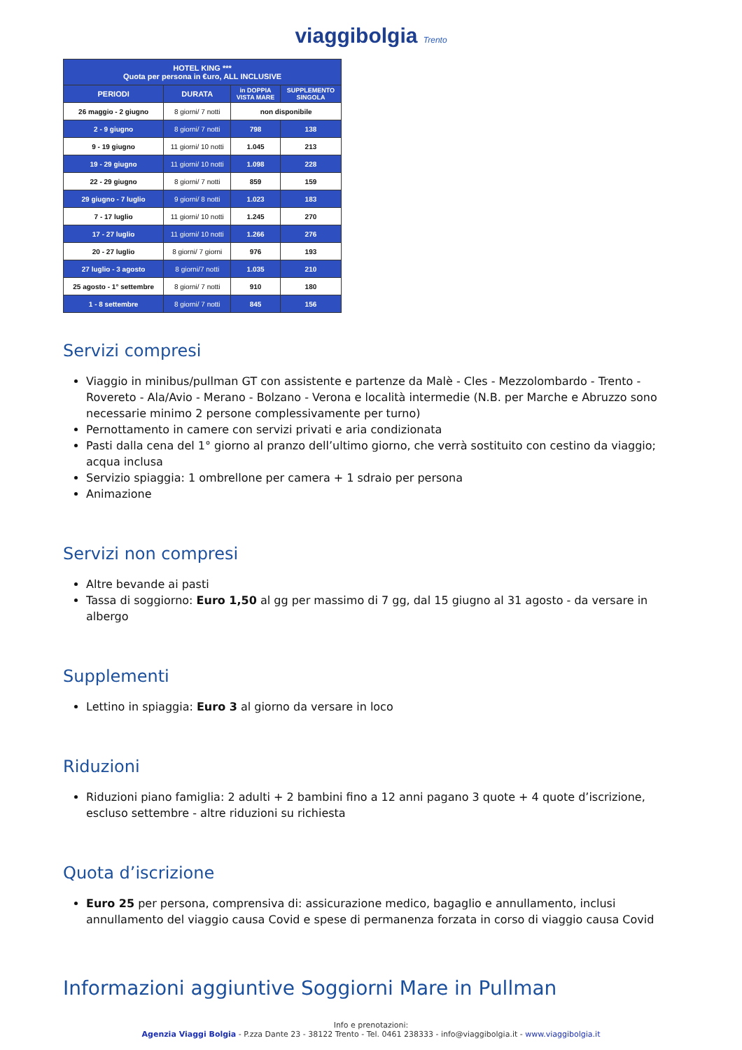viaggibolgia Trento
| HOTEL KING *** Quota per persona in €uro, ALL INCLUSIVE | | | |
| --- | --- | --- | --- |
| PERIODI | DURATA | in DOPPIA VISTA MARE | SUPPLEMENTO SINGOLA |
| 26 maggio - 2 giugno | 8 giorni/ 7 notti | non disponibile | |
| 2 - 9 giugno | 8 giorni/ 7 notti | 798 | 138 |
| 9 - 19 giugno | 11 giorni/ 10 notti | 1.045 | 213 |
| 19 - 29 giugno | 11 giorni/ 10 notti | 1.098 | 228 |
| 22 - 29 giugno | 8 giorni/ 7 notti | 859 | 159 |
| 29 giugno - 7 luglio | 9 giorni/ 8 notti | 1.023 | 183 |
| 7 - 17 luglio | 11 giorni/ 10 notti | 1.245 | 270 |
| 17 - 27 luglio | 11 giorni/ 10 notti | 1.266 | 276 |
| 20 - 27 luglio | 8 giorni/ 7 giorni | 976 | 193 |
| 27 luglio - 3 agosto | 8 giorni/7 notti | 1.035 | 210 |
| 25 agosto - 1° settembre | 8 giorni/ 7 notti | 910 | 180 |
| 1 - 8 settembre | 8 giorni/ 7 notti | 845 | 156 |
Servizi compresi
Viaggio in minibus/pullman GT con assistente e partenze da Malè - Cles - Mezzolombardo - Trento - Rovereto - Ala/Avio - Merano - Bolzano - Verona e località intermedie (N.B. per Marche e Abruzzo sono necessarie minimo 2 persone complessivamente per turno)
Pernottamento in camere con servizi privati e aria condizionata
Pasti dalla cena del 1° giorno al pranzo dell’ultimo giorno, che verrà sostituito con cestino da viaggio; acqua inclusa
Servizio spiaggia: 1 ombrellone per camera + 1 sdraio per persona
Animazione
Servizi non compresi
Altre bevande ai pasti
Tassa di soggiorno: Euro 1,50 al gg per massimo di 7 gg, dal 15 giugno al 31 agosto - da versare in albergo
Supplementi
Lettino in spiaggia: Euro 3 al giorno da versare in loco
Riduzioni
Riduzioni piano famiglia: 2 adulti + 2 bambini fino a 12 anni pagano 3 quote + 4 quote d’iscrizione, escluso settembre - altre riduzioni su richiesta
Quota d’iscrizione
Euro 25 per persona, comprensiva di: assicurazione medico, bagaglio e annullamento, inclusi annullamento del viaggio causa Covid e spese di permanenza forzata in corso di viaggio causa Covid
Informazioni aggiuntive Soggiorni Mare in Pullman
Info e prenotazioni:
Agenzia Viaggi Bolgia - P.zza Dante 23 - 38122 Trento - Tel. 0461 238333 - info@viaggibolgia.it - www.viaggibolgia.it